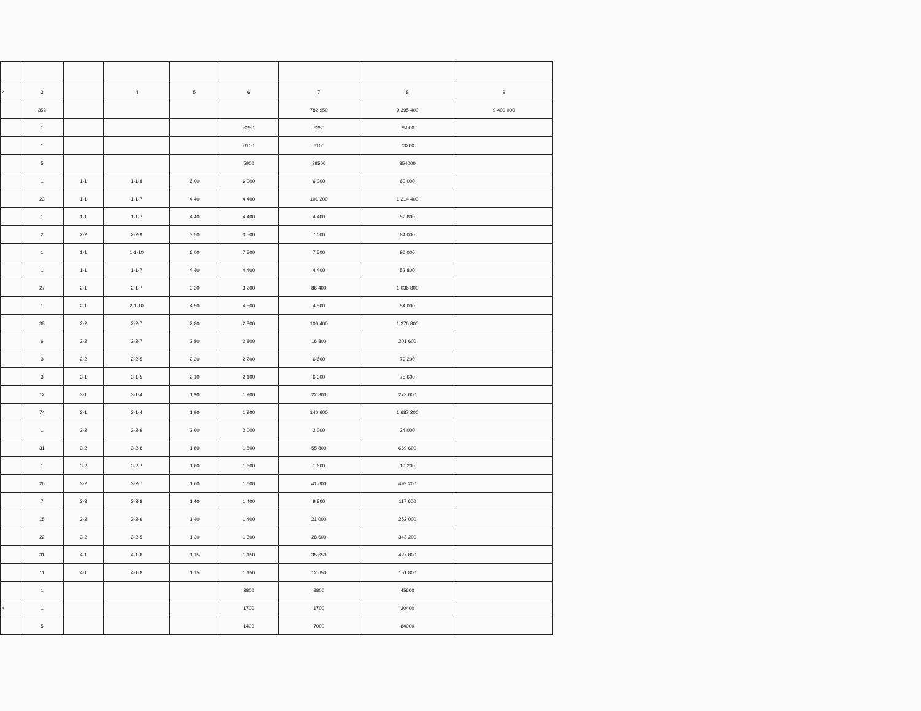| 2 | 3 | | 4 | 5 | 6 | 7 | 8 | 9 |
| | 352 | | | | | 782 950 | 9 395 400 | 9 400 000 |
| | 1 | | | | 6250 | 6250 | 75000 | |
| | 1 | | | | 6100 | 6100 | 73200 | |
| | 5 | | | | 5900 | 29500 | 354000 | |
| | 1 | 1-1 | 1-1-8 | 6.00 | 6 000 | 6 000 | 60 000 | |
| | 23 | 1-1 | 1-1-7 | 4.40 | 4 400 | 101 200 | 1 214 400 | |
| | 1 | 1-1 | 1-1-7 | 4.40 | 4 400 | 4 400 | 52 800 | |
| | 2 | 2-2 | 2-2-9 | 3.50 | 3 500 | 7 000 | 84 000 | |
| | 1 | 1-1 | 1-1-10 | 6.00 | 7 500 | 7 500 | 90 000 | |
| | 1 | 1-1 | 1-1-7 | 4.40 | 4 400 | 4 400 | 52 800 | |
| | 27 | 2-1 | 2-1-7 | 3.20 | 3 200 | 86 400 | 1 036 800 | |
| | 1 | 2-1 | 2-1-10 | 4.50 | 4 500 | 4 500 | 54 000 | |
| | 38 | 2-2 | 2-2-7 | 2.80 | 2 800 | 106 400 | 1 276 800 | |
| | 6 | 2-2 | 2-2-7 | 2.80 | 2 800 | 16 800 | 201 600 | |
| | 3 | 2-2 | 2-2-5 | 2.20 | 2 200 | 6 600 | 79 200 | |
| | 3 | 3-1 | 3-1-5 | 2.10 | 2 100 | 6 300 | 75 600 | |
| | 12 | 3-1 | 3-1-4 | 1.90 | 1 900 | 22 800 | 273 600 | |
| | 74 | 3-1 | 3-1-4 | 1.90 | 1 900 | 140 600 | 1 687 200 | |
| | 1 | 3-2 | 3-2-9 | 2.00 | 2 000 | 2 000 | 24 000 | |
| | 31 | 3-2 | 3-2-8 | 1.80 | 1 800 | 55 800 | 669 600 | |
| | 1 | 3-2 | 3-2-7 | 1.60 | 1 600 | 1 600 | 19 200 | |
| | 26 | 3-2 | 3-2-7 | 1.60 | 1 600 | 41 600 | 499 200 | |
| | 7 | 3-3 | 3-3-8 | 1.40 | 1 400 | 9 800 | 117 600 | |
| | 15 | 3-2 | 3-2-6 | 1.40 | 1 400 | 21 000 | 252 000 | |
| | 22 | 3-2 | 3-2-5 | 1.30 | 1 300 | 28 600 | 343 200 | |
| | 31 | 4-1 | 4-1-8 | 1.15 | 1 150 | 35 650 | 427 800 | |
| | 11 | 4-1 | 4-1-8 | 1.15 | 1 150 | 12 650 | 151 800 | |
| | 1 | | | | 3800 | 3800 | 45600 | |
| 4 | 1 | | | | 1700 | 1700 | 20400 | |
| | 5 | | | | 1400 | 7000 | 84000 | |